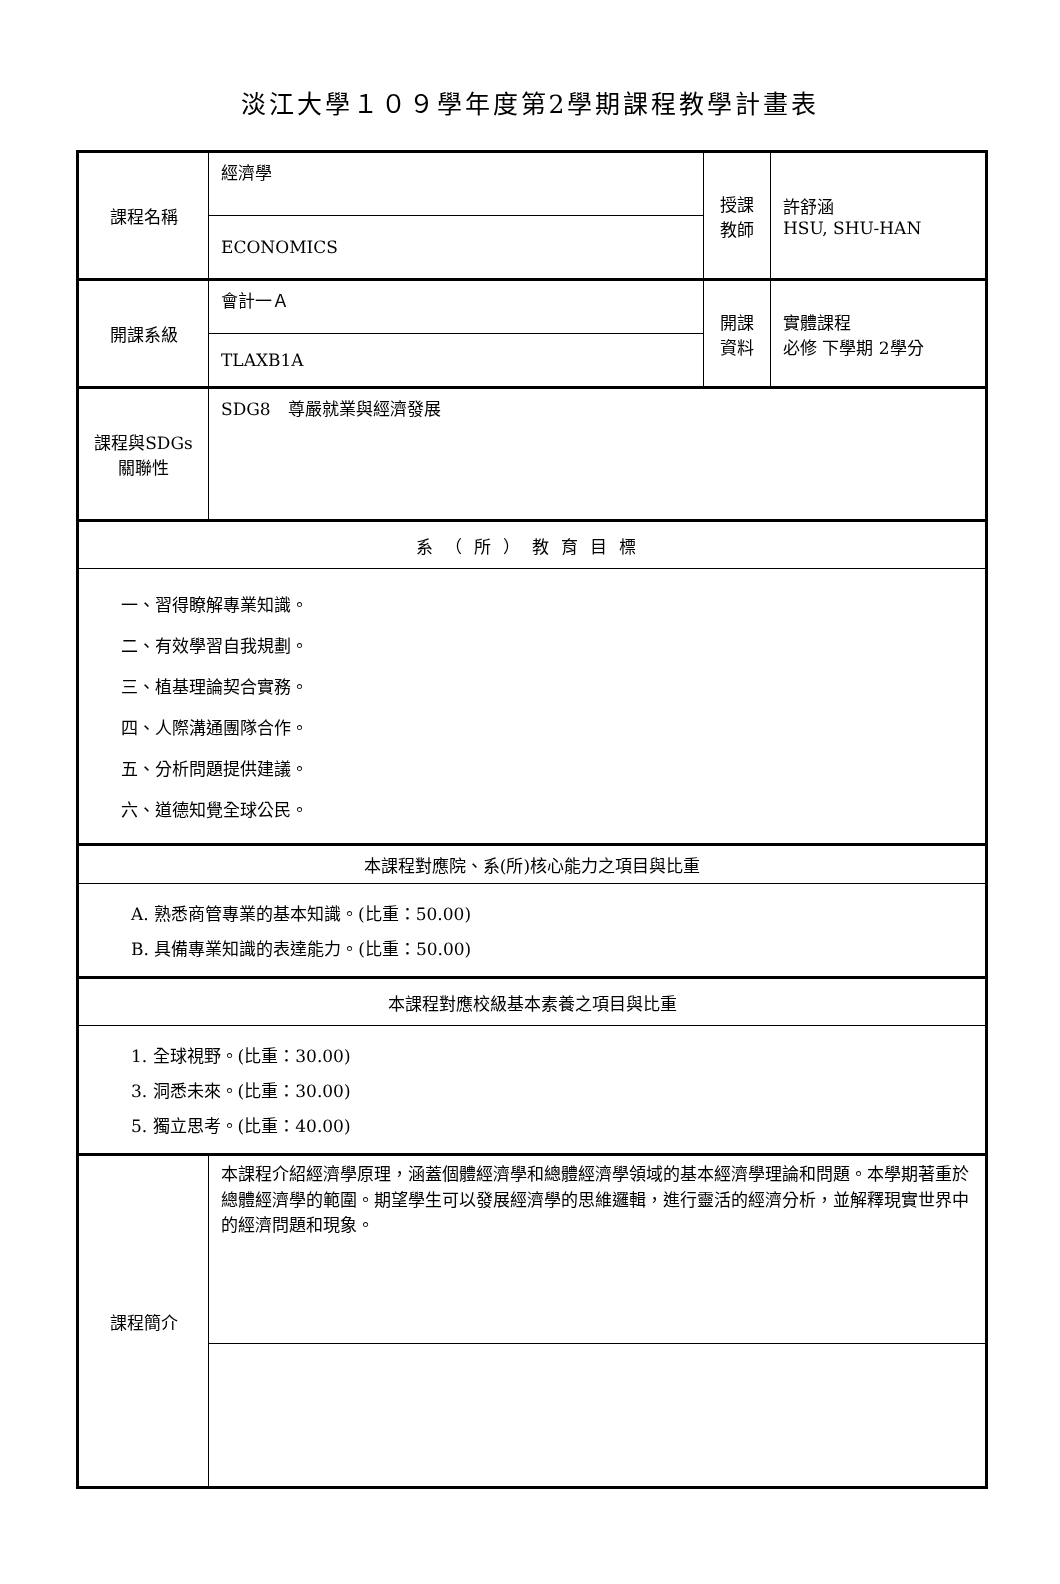淡江大學１０９學年度第2學期課程教學計畫表
| 課程名稱 | 經濟學 | 授課 教師 | 許舒涵 HSU, SHU-HAN |
| | ECONOMICS | | |
| 開課系級 | 會計一Ａ | 開課 資料 | 實體課程 必修 下學期 2學分 |
| | TLAXB1A | | |
| 課程與SDGs 關聯性 | SDG8 尊嚴就業與經濟發展 | | |
| 系（所）教育目標 | | | |
| 一、習得瞭解專業知識。 二、有效學習自我規劃。 三、植基理論契合實務。 四、人際溝通團隊合作。 五、分析問題提供建議。 六、道德知覺全球公民。 | | | |
| 本課程對應院、系(所)核心能力之項目與比重 | | | |
| A. 熟悉商管專業的基本知識。(比重：50.00) B. 具備專業知識的表達能力。(比重：50.00) | | | |
| 本課程對應校級基本素養之項目與比重 | | | |
| 1. 全球視野。(比重：30.00) 3. 洞悉未來。(比重：30.00) 5. 獨立思考。(比重：40.00) | | | |
| 課程簡介 | 本課程介紹經濟學原理，涵蓋個體經濟學和總體經濟學領域的基本經濟學理論和問題。本學期著重於總體經濟學的範圍。期望學生可以發展經濟學的思維邏輯，進行靈活的經濟分析，並解釋現實世界中的經濟問題和現象。 | | |